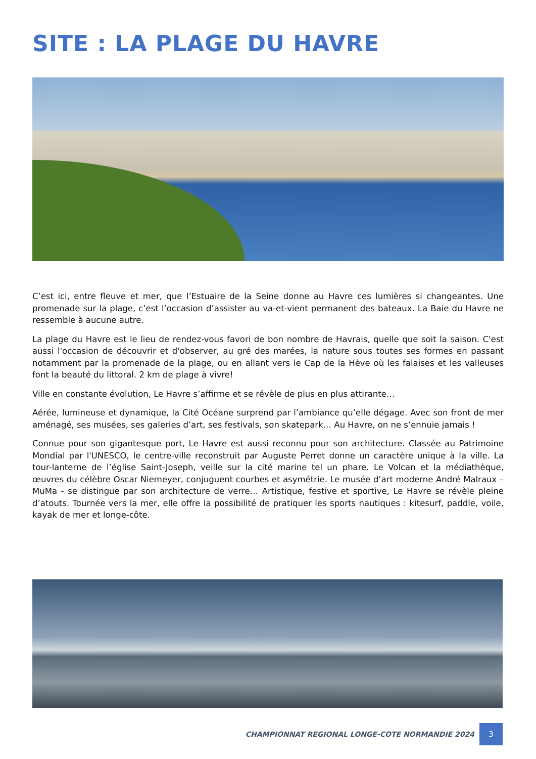SITE : LA PLAGE DU HAVRE
C’est ici, entre fleuve et mer, que l’Estuaire de la Seine donne au Havre ces lumières si changeantes. Une promenade sur la plage, c’est l’occasion d’assister au va-et-vient permanent des bateaux. La Baie du Havre ne ressemble à aucune autre.
La plage du Havre est le lieu de rendez-vous favori de bon nombre de Havrais, quelle que soit la saison. C'est aussi l'occasion de découvrir et d'observer, au gré des marées, la nature sous toutes ses formes en passant notamment par la promenade de la plage, ou en allant vers le Cap de la Hève où les falaises et les valleuses font la beauté du littoral. 2 km de plage à vivre!
Ville en constante évolution, Le Havre s’affirme et se révèle de plus en plus attirante…
Aérée, lumineuse et dynamique, la Cité Océane surprend par l’ambiance qu’elle dégage. Avec son front de mer aménagé, ses musées, ses galeries d’art, ses festivals, son skatepark… Au Havre, on ne s’ennuie jamais !
Connue pour son gigantesque port, Le Havre est aussi reconnu pour son architecture. Classée au Patrimoine Mondial par l'UNESCO, le centre-ville reconstruit par Auguste Perret donne un caractère unique à la ville. La tour-lanterne de l’église Saint-Joseph, veille sur la cité marine tel un phare. Le Volcan et la médiathèque, œuvres du célèbre Oscar Niemeyer, conjuguent courbes et asymétrie. Le musée d’art moderne André Malraux – MuMa - se distingue par son architecture de verre… Artistique, festive et sportive, Le Havre se révèle pleine d’atouts. Tournée vers la mer, elle offre la possibilité de pratiquer les sports nautiques : kitesurf, paddle, voile, kayak de mer et longe-côte.
CHAMPIONNAT REGIONAL LONGE-COTE NORMANDIE 2024 3